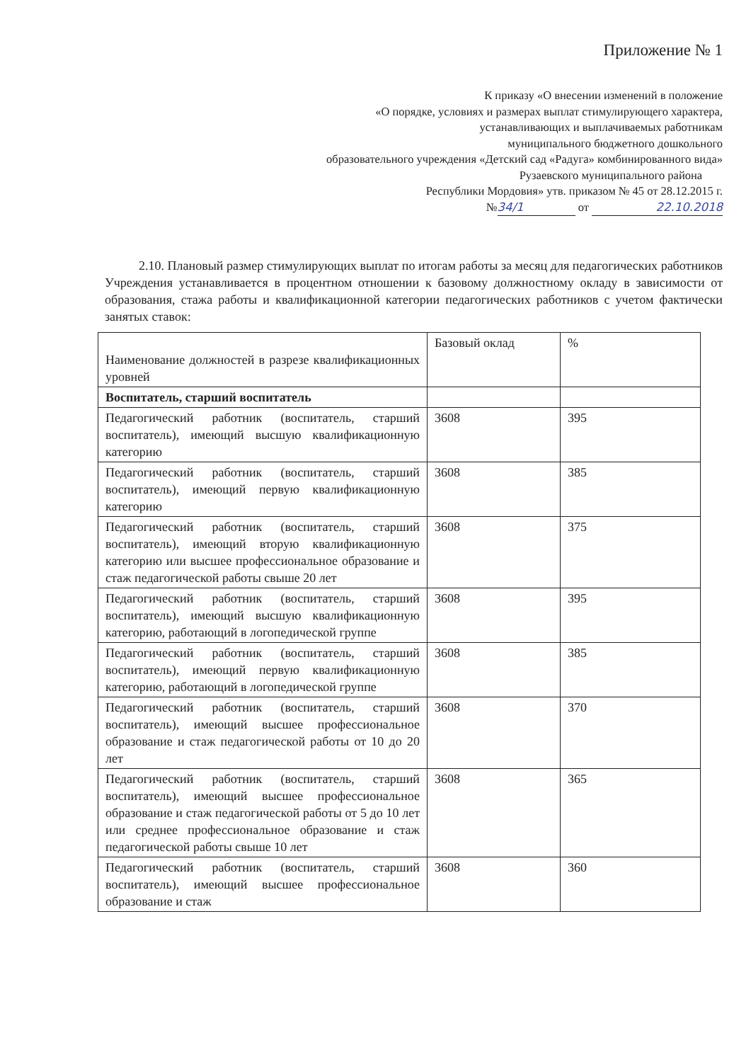Приложение № 1
К приказу «О внесении изменений в положение
«О порядке, условиях и размерах выплат стимулирующего характера,
устанавливающих и выплачиваемых работникам
муниципального бюджетного дошкольного
образовательного учреждения «Детский сад «Радуга» комбинированного вида»
Рузаевского муниципального района
Республики Мордовия» утв. приказом № 45 от 28.12.2015 г.
№ 34/1 от 22.10.2018
2.10. Плановый размер стимулирующих выплат по итогам работы за месяц для педагогических работников Учреждения устанавливается в процентном отношении к базовому должностному окладу в зависимости от образования, стажа работы и квалификационной категории педагогических работников с учетом фактически занятых ставок:
| Наименование должностей в разрезе квалификационных уровней | Базовый оклад | % |
| Воспитатель, старший воспитатель | | |
| Педагогический работник (воспитатель, старший воспитатель), имеющий высшую квалификационную категорию | 3608 | 395 |
| Педагогический работник (воспитатель, старший воспитатель), имеющий первую квалификационную категорию | 3608 | 385 |
| Педагогический работник (воспитатель, старший воспитатель), имеющий вторую квалификационную категорию или высшее профессиональное образование и стаж педагогической работы свыше 20 лет | 3608 | 375 |
| Педагогический работник (воспитатель, старший воспитатель), имеющий высшую квалификационную категорию, работающий в логопедической группе | 3608 | 395 |
| Педагогический работник (воспитатель, старший воспитатель), имеющий первую квалификационную категорию, работающий в логопедической группе | 3608 | 385 |
| Педагогический работник (воспитатель, старший воспитатель), имеющий высшее профессиональное образование и стаж педагогической работы от 10 до 20 лет | 3608 | 370 |
| Педагогический работник (воспитатель, старший воспитатель), имеющий высшее профессиональное образование и стаж педагогической работы от 5 до 10 лет или среднее профессиональное образование и стаж педагогической работы свыше 10 лет | 3608 | 365 |
| Педагогический работник (воспитатель, старший воспитатель), имеющий высшее профессиональное образование и стаж | 3608 | 360 |